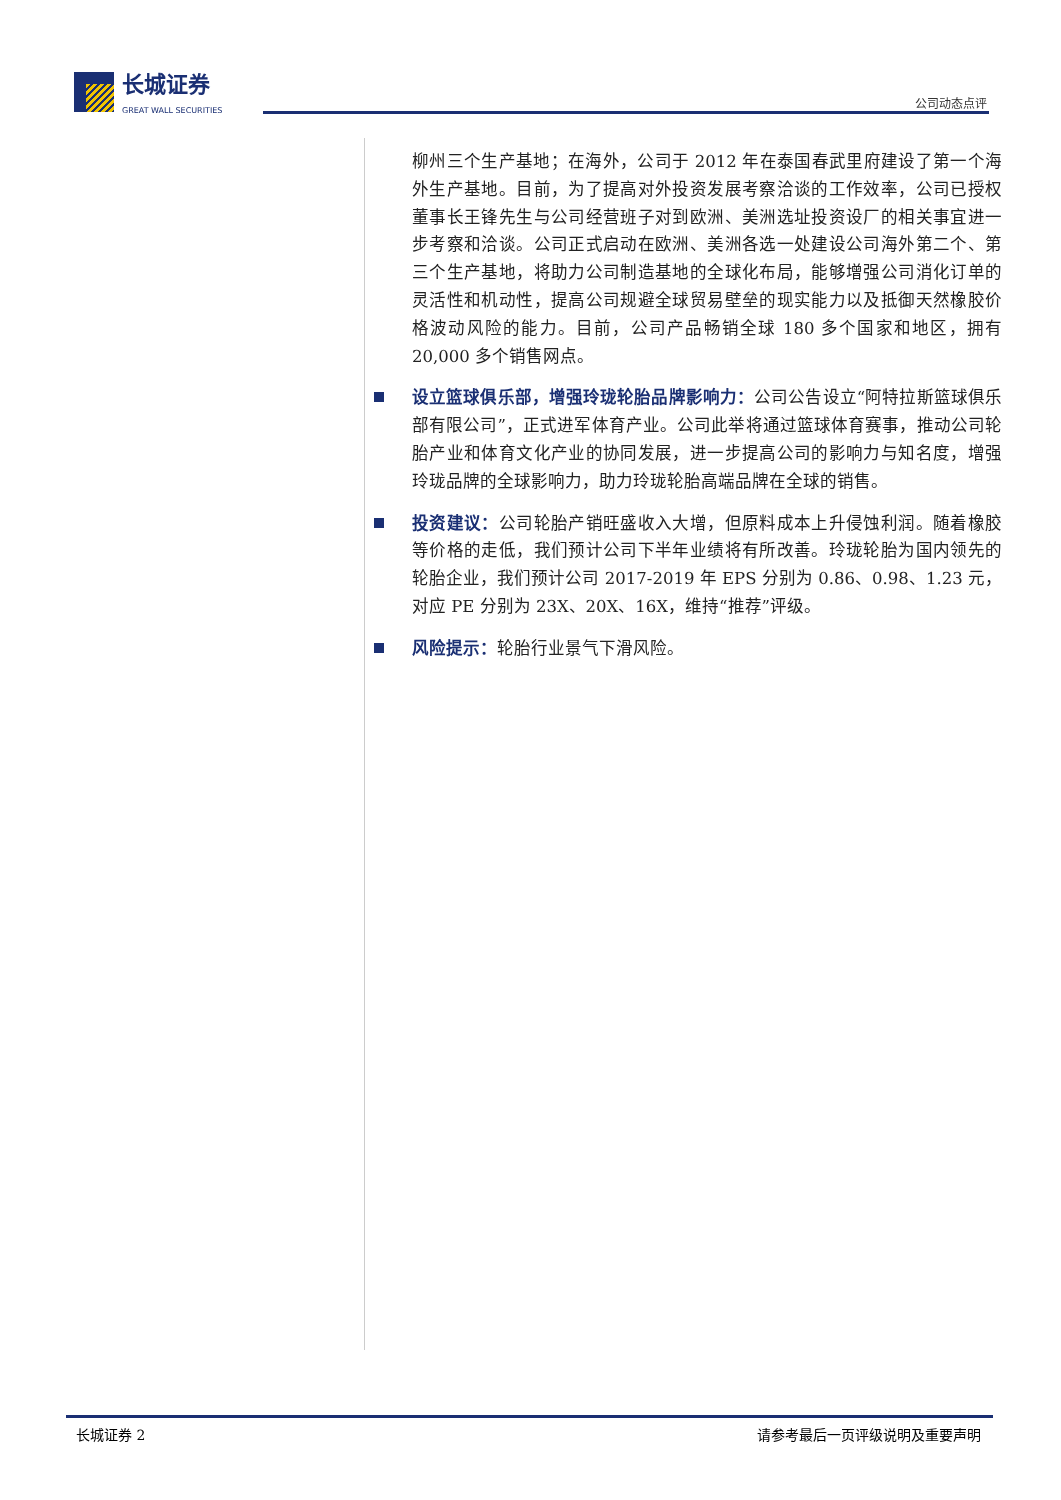长城证券
GREAT WALL SECURITIES
公司动态点评
柳州三个生产基地；在海外，公司于 2012 年在泰国春武里府建设了第一个海外生产基地。目前，为了提高对外投资发展考察洽谈的工作效率，公司已授权董事长王锋先生与公司经营班子对到欧洲、美洲选址投资设厂的相关事宜进一步考察和洽谈。公司正式启动在欧洲、美洲各选一处建设公司海外第二个、第三个生产基地，将助力公司制造基地的全球化布局，能够增强公司消化订单的灵活性和机动性，提高公司规避全球贸易壁垒的现实能力以及抵御天然橡胶价格波动风险的能力。目前，公司产品畅销全球 180 多个国家和地区，拥有 20,000 多个销售网点。
设立篮球俱乐部，增强玲珑轮胎品牌影响力：公司公告设立“阿特拉斯篮球俱乐部有限公司”，正式进军体育产业。公司此举将通过篮球体育赛事，推动公司轮胎产业和体育文化产业的协同发展，进一步提高公司的影响力与知名度，增强玲珑品牌的全球影响力，助力玲珑轮胎高端品牌在全球的销售。
投资建议：公司轮胎产销旺盛收入大增，但原料成本上升侵蚀利润。随着橡胶等价格的走低，我们预计公司下半年业绩将有所改善。玲珑轮胎为国内领先的轮胎企业，我们预计公司 2017-2019 年 EPS 分别为 0.86、0.98、1.23 元，对应 PE 分别为 23X、20X、16X，维持“推荐”评级。
风险提示：轮胎行业景气下滑风险。
长城证券 2 请参考最后一页评级说明及重要声明